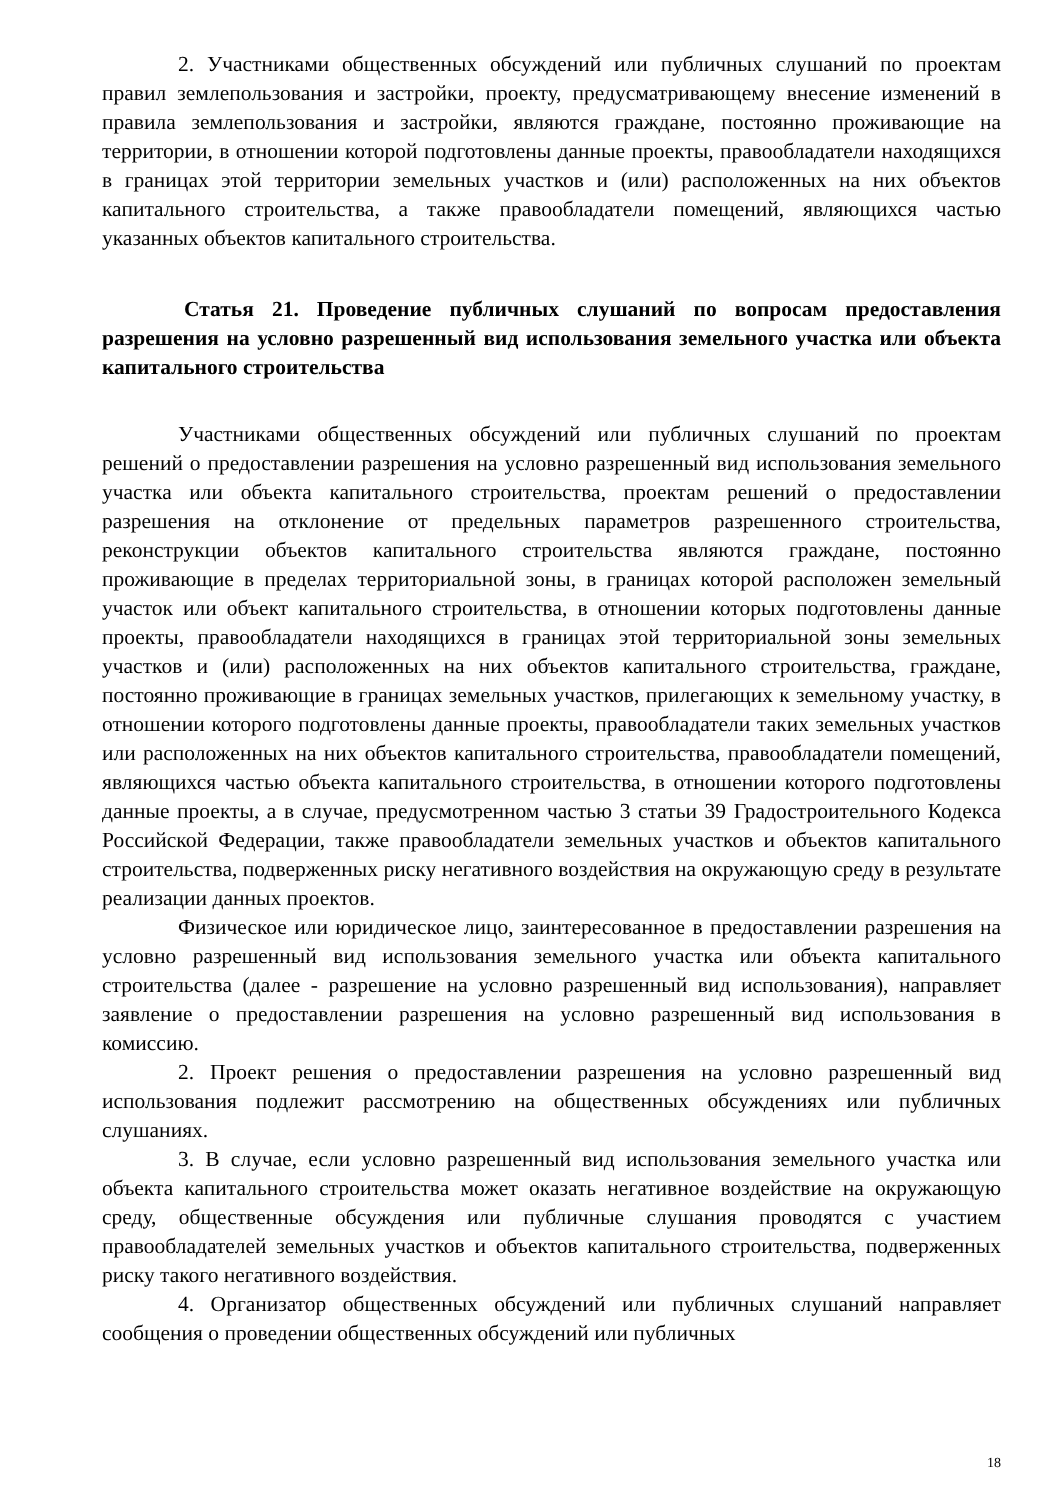2. Участниками общественных обсуждений или публичных слушаний по проектам правил землепользования и застройки, проекту, предусматривающему внесение изменений в правила землепользования и застройки, являются граждане, постоянно проживающие на территории, в отношении которой подготовлены данные проекты, правообладатели находящихся в границах этой территории земельных участков и (или) расположенных на них объектов капитального строительства, а также правообладатели помещений, являющихся частью указанных объектов капитального строительства.
Статья 21. Проведение публичных слушаний по вопросам предоставления разрешения на условно разрешенный вид использования земельного участка или объекта капитального строительства
Участниками общественных обсуждений или публичных слушаний по проектам решений о предоставлении разрешения на условно разрешенный вид использования земельного участка или объекта капитального строительства, проектам решений о предоставлении разрешения на отклонение от предельных параметров разрешенного строительства, реконструкции объектов капитального строительства являются граждане, постоянно проживающие в пределах территориальной зоны, в границах которой расположен земельный участок или объект капитального строительства, в отношении которых подготовлены данные проекты, правообладатели находящихся в границах этой территориальной зоны земельных участков и (или) расположенных на них объектов капитального строительства, граждане, постоянно проживающие в границах земельных участков, прилегающих к земельному участку, в отношении которого подготовлены данные проекты, правообладатели таких земельных участков или расположенных на них объектов капитального строительства, правообладатели помещений, являющихся частью объекта капитального строительства, в отношении которого подготовлены данные проекты, а в случае, предусмотренном частью 3 статьи 39 Градостроительного Кодекса Российской Федерации, также правообладатели земельных участков и объектов капитального строительства, подверженных риску негативного воздействия на окружающую среду в результате реализации данных проектов.
Физическое или юридическое лицо, заинтересованное в предоставлении разрешения на условно разрешенный вид использования земельного участка или объекта капитального строительства (далее - разрешение на условно разрешенный вид использования), направляет заявление о предоставлении разрешения на условно разрешенный вид использования в комиссию.
2. Проект решения о предоставлении разрешения на условно разрешенный вид использования подлежит рассмотрению на общественных обсуждениях или публичных слушаниях.
3. В случае, если условно разрешенный вид использования земельного участка или объекта капитального строительства может оказать негативное воздействие на окружающую среду, общественные обсуждения или публичные слушания проводятся с участием правообладателей земельных участков и объектов капитального строительства, подверженных риску такого негативного воздействия.
4. Организатор общественных обсуждений или публичных слушаний направляет сообщения о проведении общественных обсуждений или публичных
18